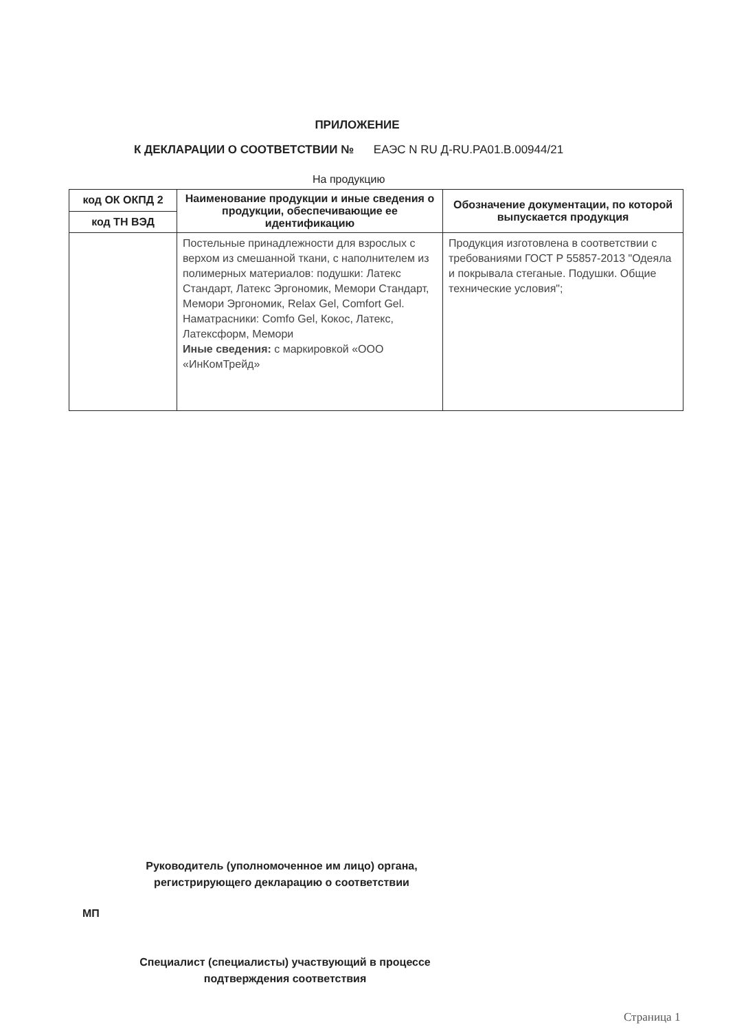ПРИЛОЖЕНИЕ
К ДЕКЛАРАЦИИ О СООТВЕТСТВИИ № ЕАЭС N RU Д-RU.PA01.B.00944/21
На продукцию
| код ОК ОКПД 2 | Наименование продукции и иные сведения о продукции, обеспечивающие ее идентификацию | Обозначение документации, по которой выпускается продукция |
| --- | --- | --- |
| код ТН ВЭД | | |
| | Постельные принадлежности для взрослых с верхом из смешанной ткани, с наполнителем из полимерных материалов: подушки: Латекс Стандарт, Латекс Эргономик, Мемори Стандарт, Мемори Эргономик, Relax Gel, Comfort Gel. Наматрасники: Comfo Gel, Кокос, Латекс, Латексформ, Мемори Иные сведения: с маркировкой «ООО «ИнКомТрейд» | Продукция изготовлена в соответствии с требованиями ГОСТ Р 55857-2013 "Одеяла и покрывала стеганые. Подушки. Общие технические условия"; |
Руководитель (уполномоченное им лицо) органа, регистрирующего декларацию о соответствии
МП
Специалист (специалисты) участвующий в процессе подтверждения соответствия
Страница 1